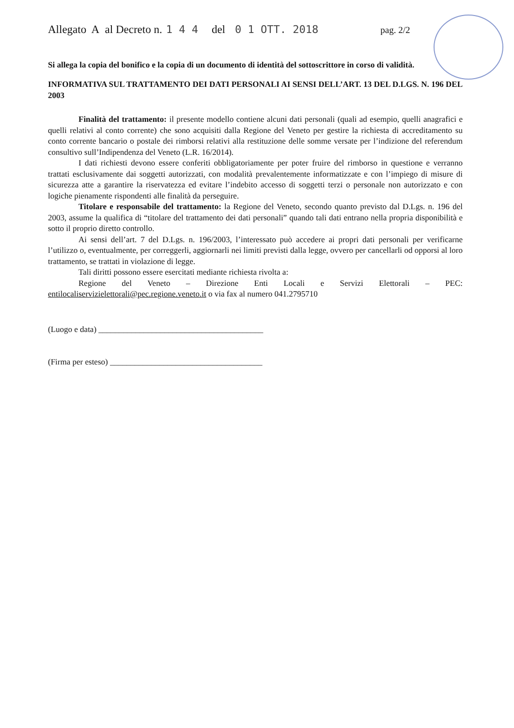Allegato A al Decreto n. 1 4 4 del 0 1 OTT. 2018 pag. 2/2
Si allega la copia del bonifico e la copia di un documento di identità del sottoscrittore in corso di validità.
INFORMATIVA SUL TRATTAMENTO DEI DATI PERSONALI AI SENSI DELL’ART. 13 DEL D.LGS. N. 196 DEL 2003
Finalità del trattamento: il presente modello contiene alcuni dati personali (quali ad esempio, quelli anagrafici e quelli relativi al conto corrente) che sono acquisiti dalla Regione del Veneto per gestire la richiesta di accreditamento su conto corrente bancario o postale dei rimborsi relativi alla restituzione delle somme versate per l’indizione del referendum consultivo sull’Indipendenza del Veneto (L.R. 16/2014).
I dati richiesti devono essere conferiti obbligatoriamente per poter fruire del rimborso in questione e verranno trattati esclusivamente dai soggetti autorizzati, con modalità prevalentemente informatizzate e con l’impiego di misure di sicurezza atte a garantire la riservatezza ed evitare l’indebito accesso di soggetti terzi o personale non autorizzato e con logiche pienamente rispondenti alle finalità da perseguire.
Titolare e responsabile del trattamento: la Regione del Veneto, secondo quanto previsto dal D.Lgs. n. 196 del 2003, assume la qualifica di “titolare del trattamento dei dati personali” quando tali dati entrano nella propria disponibilità e sotto il proprio diretto controllo.
Ai sensi dell’art. 7 del D.Lgs. n. 196/2003, l’interessato può accedere ai propri dati personali per verificarne l’utilizzo o, eventualmente, per correggerli, aggiornarli nei limiti previsti dalla legge, ovvero per cancellarli od opporsi al loro trattamento, se trattati in violazione di legge.
Tali diritti possono essere esercitati mediante richiesta rivolta a:
Regione del Veneto – Direzione Enti Locali e Servizi Elettorali – PEC: entilocaliservizielettorali@pec.regione.veneto.it o via fax al numero 041.2795710
(Luogo e data) ________________________________________
(Firma per esteso) _____________________________________